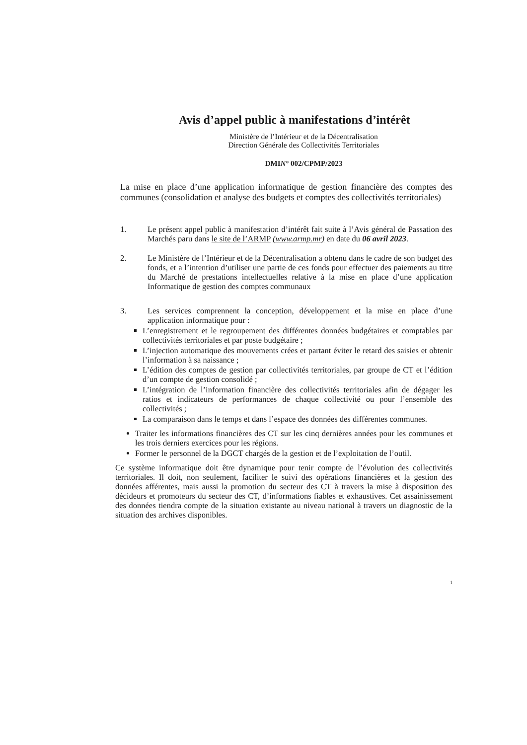Avis d’appel public à manifestations d’intérêt
Ministère de l’Intérieur et de la Décentralisation
Direction Générale des Collectivités Territoriales
DMIN° 002/CPMP/2023
La mise en place d’une application informatique de gestion financière des comptes des communes (consolidation et analyse des budgets et comptes des collectivités territoriales)
1. Le présent appel public à manifestation d’intérêt fait suite à l’Avis général de Passation des Marchés paru dans le site de l’ARMP (www.armp.mr) en date du 06 avril 2023.
2. Le Ministère de l’Intérieur et de la Décentralisation a obtenu dans le cadre de son budget des fonds, et a l’intention d’utiliser une partie de ces fonds pour effectuer des paiements au titre du Marché de prestations intellectuelles relative à la mise en place d’une application Informatique de gestion des comptes communaux
3. Les services comprennent la conception, développement et la mise en place d’une application informatique pour :
L’enregistrement et le regroupement des différentes données budgétaires et comptables par collectivités territoriales et par poste budgétaire ;
L’injection automatique des mouvements crées et partant éviter le retard des saisies et obtenir l’information à sa naissance ;
L’édition des comptes de gestion par collectivités territoriales, par groupe de CT et l’édition d’un compte de gestion consolidé ;
L’intégration de l’information financière des collectivités territoriales afin de dégager les ratios et indicateurs de performances de chaque collectivité ou pour l’ensemble des collectivités ;
La comparaison dans le temps et dans l’espace des données des différentes communes.
Traiter les informations financières des CT sur les cinq dernières années pour les communes et les trois derniers exercices pour les régions.
Former le personnel de la DGCT chargés de la gestion et de l’exploitation de l’outil.
Ce système informatique doit être dynamique pour tenir compte de l’évolution des collectivités territoriales. Il doit, non seulement, faciliter le suivi des opérations financières et la gestion des données afférentes, mais aussi la promotion du secteur des CT à travers la mise à disposition des décideurs et promoteurs du secteur des CT, d’informations fiables et exhaustives. Cet assainissement des données tiendra compte de la situation existante au niveau national à travers un diagnostic de la situation des archives disponibles.
1